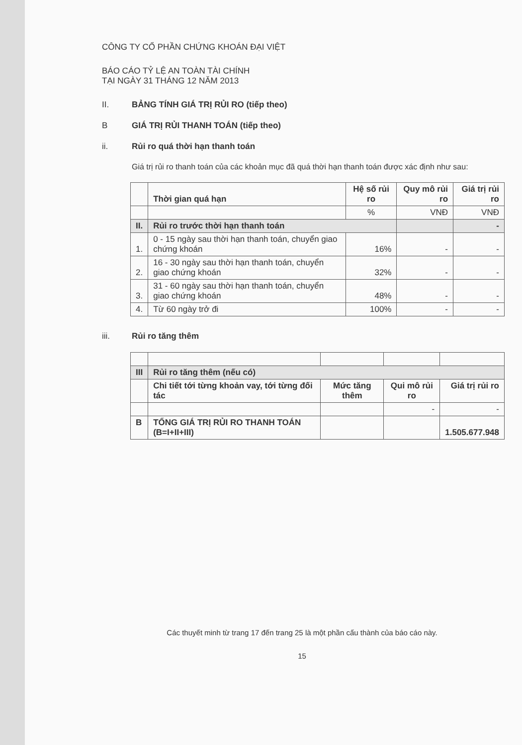CÔNG TY CỔ PHẦN CHỨNG KHOÁN ĐẠI VIỆT
BÁO CÁO TỶ LỆ AN TOÀN TÀI CHÍNH
TẠI NGÀY 31 THÁNG 12 NĂM 2013
II. BẢNG TÍNH GIÁ TRỊ RỦI RO (tiếp theo)
B GIÁ TRỊ RỦI THANH TOÁN (tiếp theo)
ii. Rủi ro quá thời hạn thanh toán
Giá trị rủi ro thanh toán của các khoản mục đã quá thời hạn thanh toán được xác định như sau:
| | Thời gian quá hạn | Hệ số rủi ro | Quy mô rủi ro | Giá trị rủi ro |
| --- | --- | --- | --- | --- |
| | | % | VNĐ | VNĐ |
| II. | Rủi ro trước thời hạn thanh toán | | | - |
| 1. | 0 - 15 ngày sau thời hạn thanh toán, chuyển giao chứng khoán | 16% | - | - |
| 2. | 16 - 30 ngày sau thời hạn thanh toán, chuyển giao chứng khoán | 32% | - | - |
| 3. | 31 - 60 ngày sau thời hạn thanh toán, chuyển giao chứng khoán | 48% | - | - |
| 4. | Từ 60 ngày trở đi | 100% | - | - |
iii. Rủi ro tăng thêm
| III | Rủi ro tăng thêm (nếu có) | | | |
| | Chi tiết tới từng khoản vay, tới từng đối tác | Mức tăng thêm | Qui mô rủi ro | Giá trị rủi ro |
| | | | - | - |
| B | TỔNG GIÁ TRỊ RỦI RO THANH TOÁN (B=I+II+III) | | | 1.505.677.948 |
Các thuyết minh từ trang 17 đến trang 25 là một phần cấu thành của báo cáo này.
15